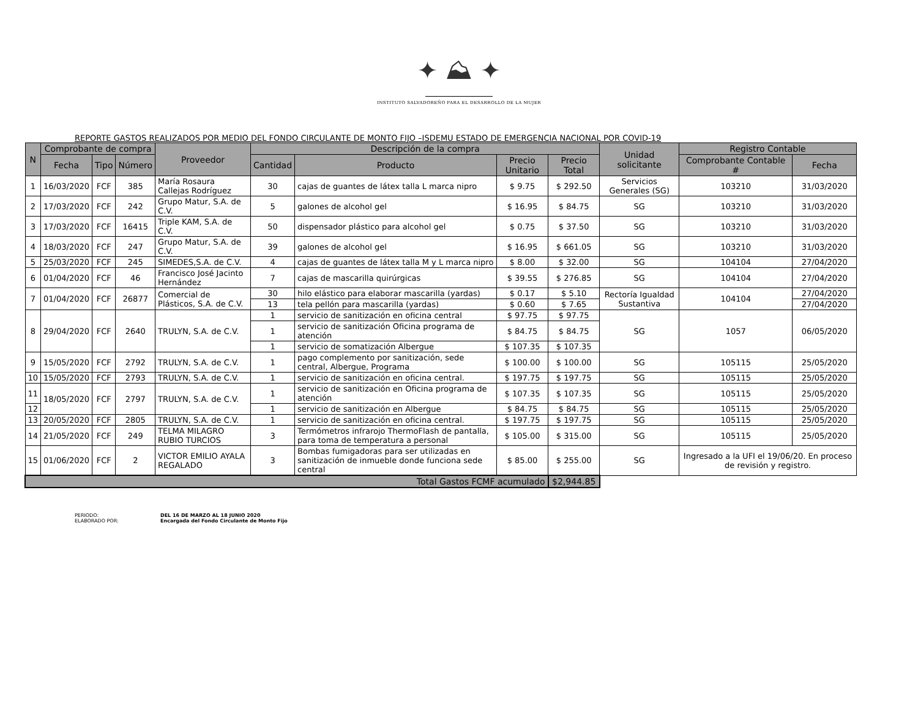✦ ⛰ ✦
INSTITUTO SALVADOREÑO PARA EL DESARROLLO DE LA MUJER
REPORTE GASTOS REALIZADOS POR MEDIO DEL FONDO CIRCULANTE DE MONTO FIJO –ISDEMU ESTADO DE EMERGENCIA NACIONAL POR COVID-19
| N | Comprobante de compra | | | Proveedor | Descripción de la compra | | | | Unidad solicitante | Registro Contable | |
| --- | --- | --- | --- | --- | --- | --- | --- | --- | --- | --- | --- |
| | Fecha | Tipo | Número | | Cantidad | Producto | Precio Unitario | Precio Total | | Comprobante Contable # | Fecha |
| 1 | 16/03/2020 | FCF | 385 | María Rosaura Callejas Rodríguez | 30 | cajas de guantes de látex talla L marca nipro | $ 9.75 | $ 292.50 | Servicios Generales (SG) | 103210 | 31/03/2020 |
| 2 | 17/03/2020 | FCF | 242 | Grupo Matur, S.A. de C.V. | 5 | galones de alcohol gel | $ 16.95 | $ 84.75 | SG | 103210 | 31/03/2020 |
| 3 | 17/03/2020 | FCF | 16415 | Triple KAM, S.A. de C.V. | 50 | dispensador plástico para alcohol gel | $ 0.75 | $ 37.50 | SG | 103210 | 31/03/2020 |
| 4 | 18/03/2020 | FCF | 247 | Grupo Matur, S.A. de C.V. | 39 | galones de alcohol gel | $ 16.95 | $ 661.05 | SG | 103210 | 31/03/2020 |
| 5 | 25/03/2020 | FCF | 245 | SIMEDES,S.A. de C.V. | 4 | cajas de guantes de látex talla M y L marca nipro | $ 8.00 | $ 32.00 | SG | 104104 | 27/04/2020 |
| 6 | 01/04/2020 | FCF | 46 | Francisco José Jacinto Hernández | 7 | cajas de mascarilla quirúrgicas | $ 39.55 | $ 276.85 | SG | 104104 | 27/04/2020 |
| 7 | 01/04/2020 | FCF | 26877 | Comercial de Plásticos, S.A. de C.V. | 30 | hilo elástico para elaborar mascarilla (yardas) | $ 0.17 | $ 5.10 | Rectoría Igualdad Sustantiva | 104104 | 27/04/2020 |
| | | | | | 13 | tela pellón para mascarilla (yardas) | $ 0.60 | $ 7.65 | | | 27/04/2020 |
| 8 | 29/04/2020 | FCF | 2640 | TRULYN, S.A. de C.V. | 1 | servicio de sanitización en oficina central | $ 97.75 | $ 97.75 | SG | 1057 | 06/05/2020 |
| | | | | | 1 | servicio de sanitización Oficina programa de atención | $ 84.75 | $ 84.75 | | | |
| | | | | | 1 | servicio de somatización Albergue | $ 107.35 | $ 107.35 | | | |
| 9 | 15/05/2020 | FCF | 2792 | TRULYN, S.A. de C.V. | 1 | pago complemento por sanitización, sede central, Albergue, Programa | $ 100.00 | $ 100.00 | SG | 105115 | 25/05/2020 |
| 10 | 15/05/2020 | FCF | 2793 | TRULYN, S.A. de C.V. | 1 | servicio de sanitización en oficina central. | $ 197.75 | $ 197.75 | SG | 105115 | 25/05/2020 |
| 11 | 18/05/2020 | FCF | 2797 | TRULYN, S.A. de C.V. | 1 | servicio de sanitización en Oficina programa de atención | $ 107.35 | $ 107.35 | SG | 105115 | 25/05/2020 |
| 12 | | | | | 1 | servicio de sanitización en Albergue | $ 84.75 | $ 84.75 | SG | 105115 | 25/05/2020 |
| 13 | 20/05/2020 | FCF | 2805 | TRULYN, S.A. de C.V. | 1 | servicio de sanitización en oficina central. | $ 197.75 | $ 197.75 | SG | 105115 | 25/05/2020 |
| 14 | 21/05/2020 | FCF | 249 | TELMA MILAGRO RUBIO TURCIOS | 3 | Termómetros infrarojo ThermoFlash de pantalla, para toma de temperatura a personal | $ 105.00 | $ 315.00 | SG | 105115 | 25/05/2020 |
| 15 | 01/06/2020 | FCF | 2 | VICTOR EMILIO AYALA REGALADO | 3 | Bombas fumigadoras para ser utilizadas en sanitización de inmueble donde funciona sede central | $ 85.00 | $ 255.00 | SG | Ingresado a la UFI el 19/06/20. En proceso de revisión y registro. | |
| Total Gastos FCMF acumulado | | | | | | | | $2,944.85 | | | |
PERIODO: DEL 16 DE MARZO AL 18 JUNIO 2020
ELABORADO POR: Encargada del Fondo Circulante de Monto Fijo